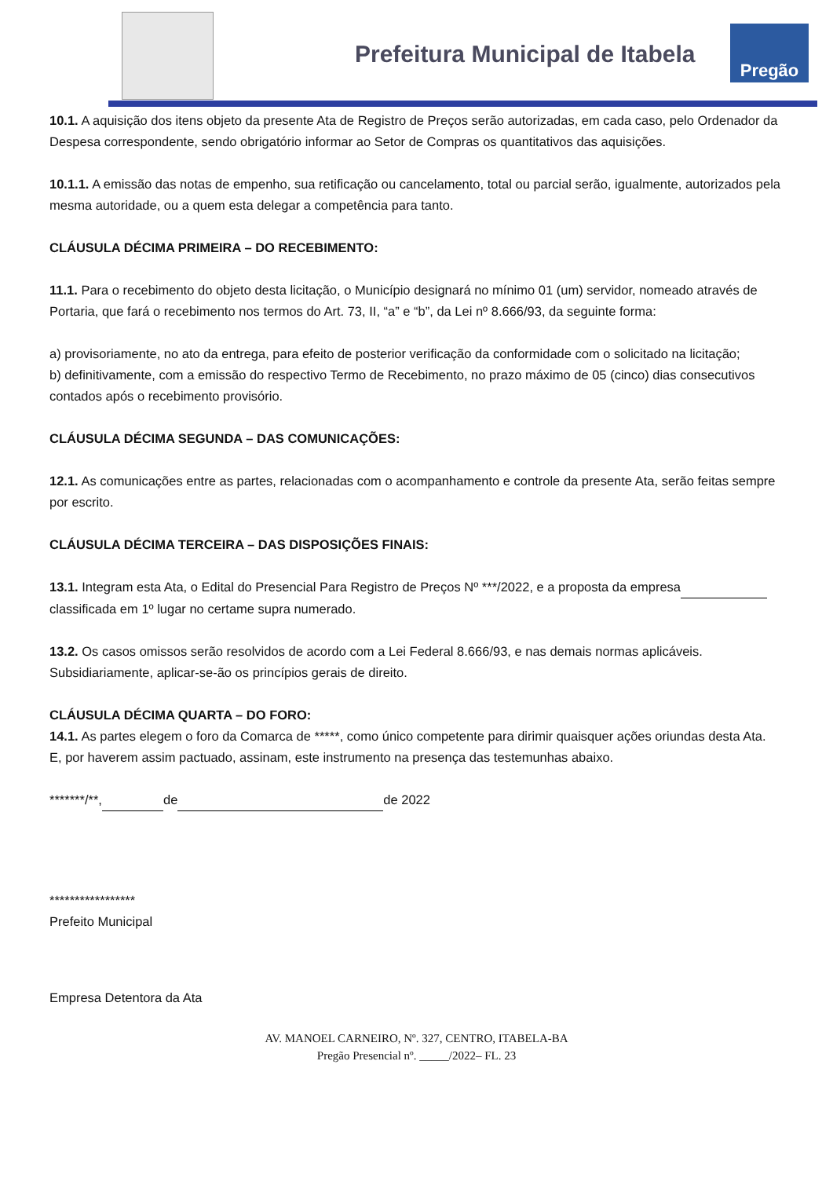Prefeitura Municipal de Itabela
Pregão
10.1. A aquisição dos itens objeto da presente Ata de Registro de Preços serão autorizadas, em cada caso, pelo Ordenador da Despesa correspondente, sendo obrigatório informar ao Setor de Compras os quantitativos das aquisições.
10.1.1. A emissão das notas de empenho, sua retificação ou cancelamento, total ou parcial serão, igualmente, autorizados pela mesma autoridade, ou a quem esta delegar a competência para tanto.
CLÁUSULA DÉCIMA PRIMEIRA – DO RECEBIMENTO:
11.1. Para o recebimento do objeto desta licitação, o Município designará no mínimo 01 (um) servidor, nomeado através de Portaria, que fará o recebimento nos termos do Art. 73, II, “a” e “b”, da Lei nº 8.666/93, da seguinte forma:
a) provisoriamente, no ato da entrega, para efeito de posterior verificação da conformidade com o solicitado na licitação;
b) definitivamente, com a emissão do respectivo Termo de Recebimento, no prazo máximo de 05 (cinco) dias consecutivos contados após o recebimento provisório.
CLÁUSULA DÉCIMA SEGUNDA – DAS COMUNICAÇÕES:
12.1. As comunicações entre as partes, relacionadas com o acompanhamento e controle da presente Ata, serão feitas sempre por escrito.
CLÁUSULA DÉCIMA TERCEIRA – DAS DISPOSIÇÕES FINAIS:
13.1. Integram esta Ata, o Edital do Presencial Para Registro de Preços Nº ***/2022, e a proposta da empresa classificada em 1º lugar no certame supra numerado.
13.2. Os casos omissos serão resolvidos de acordo com a Lei Federal 8.666/93, e nas demais normas aplicáveis. Subsidiariamente, aplicar-se-ão os princípios gerais de direito.
CLÁUSULA DÉCIMA QUARTA – DO FORO:
14.1. As partes elegem o foro da Comarca de *****, como único competente para dirimir quaisquer ações oriundas desta Ata.
E, por haverem assim pactuado, assinam, este instrumento na presença das testemunhas abaixo.
*******/**, de de 2022
*****************
Prefeito Municipal
Empresa Detentora da Ata
AV. MANOEL CARNEIRO, Nº. 327, CENTRO, ITABELA-BA
Pregão Presencial nº. _____/2022– FL. 23